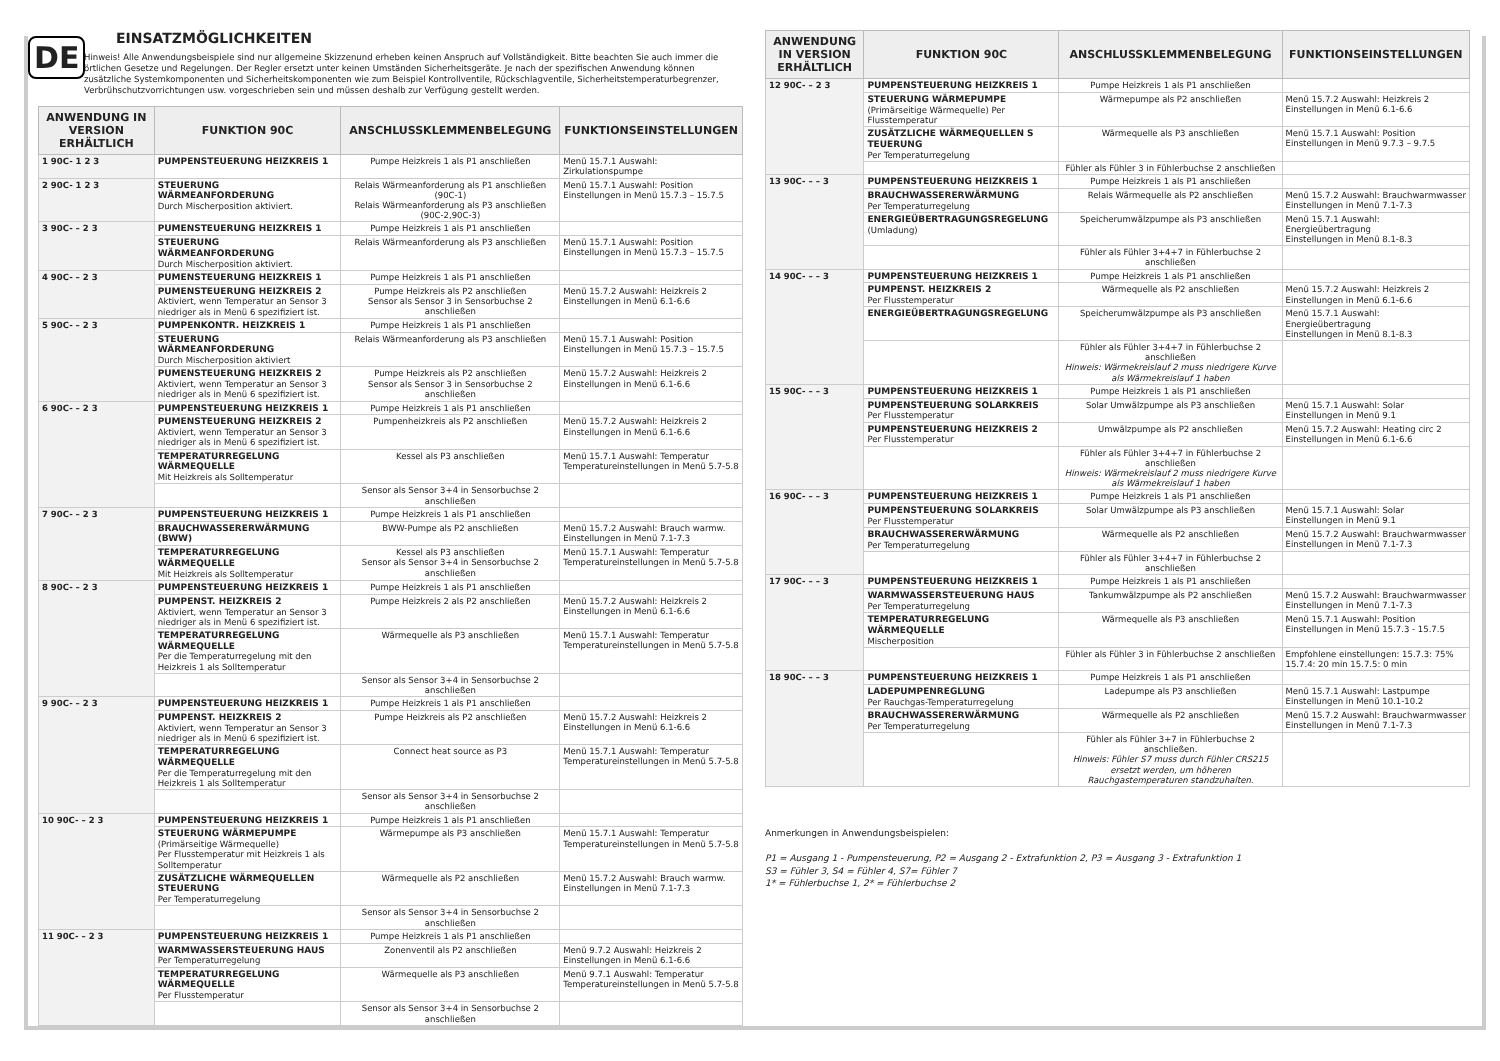DE
EINSATZMÖGLICHKEITEN
Hinweis! Alle Anwendungsbeispiele sind nur allgemeine Skizzenund erheben keinen Anspruch auf Vollständigkeit. Bitte beachten Sie auch immer die örtlichen Gesetze und Regelungen. Der Regler ersetzt unter keinen Umständen Sicherheitsgeräte. Je nach der spezifischen Anwendung können zusätzliche Systemkomponenten und Sicherheitskomponenten wie zum Beispiel Kontrollventile, Rückschlagventile, Sicherheitstemperaturbegrenzer, Verbrühschutzvorrichtungen usw. vorgeschrieben sein und müssen deshalb zur Verfügung gestellt werden.
| ANWENDUNG IN VERSION ERHÄLTLICH | FUNKTION 90C | ANSCHLUSSKLEMMENBELEGUNG | FUNKTIONSEINSTELLUNGEN |
| --- | --- | --- | --- |
| 1 90C- 1 2 3 | PUMPENSTEUERUNG HEIZKREIS 1 | Pumpe Heizkreis 1 als P1 anschließen | Menü 15.7.1 Auswahl: Zirkulationspumpe |
| 2 90C- 1 2 3 | STEUERUNG WÄRMEANFORDERUNG Durch Mischerposition aktiviert. | Relais Wärmeanforderung als P1 anschließen (90C-1) Relais Wärmeanforderung als P3 anschließen (90C-2,90C-3) | Menü 15.7.1 Auswahl: Position Einstellungen in Menü 15.7.3 – 15.7.5 |
| 3 90C- – 2 3 | PUMENSTEUERUNG HEIZKREIS 1 | Pumpe Heizkreis 1 als P1 anschließen | |
| | STEUERUNG WÄRMEANFORDERUNG Durch Mischerposition aktiviert. | Relais Wärmeanforderung als P3 anschließen | Menü 15.7.1 Auswahl: Position Einstellungen in Menü 15.7.3 – 15.7.5 |
| 4 90C- – 2 3 | PUMENSTEUERUNG HEIZKREIS 1 | Pumpe Heizkreis 1 als P1 anschließen | |
| | PUMENSTEUERUNG HEIZKREIS 2 Aktiviert, wenn Temperatur an Sensor 3 niedriger als in Menü 6 spezifiziert ist. | Pumpe Heizkreis als P2 anschließen Sensor als Sensor 3 in Sensorbuchse 2 anschließen | Menü 15.7.2 Auswahl: Heizkreis 2 Einstellungen in Menü 6.1-6.6 |
| 5 90C- – 2 3 | PUMPENKONTR. HEIZKREIS 1 | Pumpe Heizkreis 1 als P1 anschließen | |
| | STEUERUNG WÄRMEANFORDERUNG Durch Mischerposition aktiviert | Relais Wärmeanforderung als P3 anschließen | Menü 15.7.1 Auswahl: Position Einstellungen in Menü 15.7.3 – 15.7.5 |
| | PUMENSTEUERUNG HEIZKREIS 2 Aktiviert, wenn Temperatur an Sensor 3 niedriger als in Menü 6 spezifiziert ist. | Pumpe Heizkreis als P2 anschließen Sensor als Sensor 3 in Sensorbuchse 2 anschließen | Menü 15.7.2 Auswahl: Heizkreis 2 Einstellungen in Menü 6.1-6.6 |
| 6 90C- – 2 3 | PUMPENSTEUERUNG HEIZKREIS 1 | Pumpe Heizkreis 1 als P1 anschließen | |
| | PUMENSTEUERUNG HEIZKREIS 2 Aktiviert, wenn Temperatur an Sensor 3 niedriger als in Menü 6 spezifiziert ist. | Pumpenheizkreis als P2 anschließen | Menü 15.7.2 Auswahl: Heizkreis 2 Einstellungen in Menü 6.1-6.6 |
| | TEMPERATURREGELUNG WÄRMEQUELLE Mit Heizkreis als Solltemperatur | Kessel als P3 anschließen | Menü 15.7.1 Auswahl: Temperatur Temperatureinstellungen in Menü 5.7-5.8 |
| | | Sensor als Sensor 3+4 in Sensorbuchse 2 anschließen | |
| 7 90C- – 2 3 | PUMPENSTEUERUNG HEIZKREIS 1 | Pumpe Heizkreis 1 als P1 anschließen | |
| | BRAUCHWASSERERWÄRMUNG (BWW) | BWW-Pumpe als P2 anschließen | Menü 15.7.2 Auswahl: Brauch warmw. Einstellungen in Menü 7.1-7.3 |
| | TEMPERATURREGELUNG WÄRMEQUELLE Mit Heizkreis als Solltemperatur | Kessel als P3 anschließen Sensor als Sensor 3+4 in Sensorbuchse 2 anschließen | Menü 15.7.1 Auswahl: Temperatur Temperatureinstellungen in Menü 5.7-5.8 |
| 8 90C- – 2 3 | PUMPENSTEUERUNG HEIZKREIS 1 | Pumpe Heizkreis 1 als P1 anschließen | |
| | PUMPENST. HEIZKREIS 2 Aktiviert, wenn Temperatur an Sensor 3 niedriger als in Menü 6 spezifiziert ist. | Pumpe Heizkreis 2 als P2 anschließen | Menü 15.7.2 Auswahl: Heizkreis 2 Einstellungen in Menü 6.1-6.6 |
| | TEMPERATURREGELUNG WÄRMEQUELLE Per die Temperaturregelung mit den Heizkreis 1 als Solltemperatur | Wärmequelle als P3 anschließen | Menü 15.7.1 Auswahl: Temperatur Temperatureinstellungen in Menü 5.7-5.8 |
| | | Sensor als Sensor 3+4 in Sensorbuchse 2 anschließen | |
| 9 90C- – 2 3 | PUMPENSTEUERUNG HEIZKREIS 1 | Pumpe Heizkreis 1 als P1 anschließen | |
| | PUMPENST. HEIZKREIS 2 Aktiviert, wenn Temperatur an Sensor 3 niedriger als in Menü 6 spezifiziert ist. | Pumpe Heizkreis als P2 anschließen | Menü 15.7.2 Auswahl: Heizkreis 2 Einstellungen in Menü 6.1-6.6 |
| | TEMPERATURREGELUNG WÄRMEQUELLE Per die Temperaturregelung mit den Heizkreis 1 als Solltemperatur | Connect heat source as P3 | Menü 15.7.1 Auswahl: Temperatur Temperatureinstellungen in Menü 5.7-5.8 |
| | | Sensor als Sensor 3+4 in Sensorbuchse 2 anschließen | |
| 10 90C- – 2 3 | PUMPENSTEUERUNG HEIZKREIS 1 | Pumpe Heizkreis 1 als P1 anschließen | |
| | STEUERUNG WÄRMEPUMPE (Primärseitige Wärmequelle) Per Flusstemperatur mit Heizkreis 1 als Solltemperatur | Wärmepumpe als P3 anschließen | Menü 15.7.1 Auswahl: Temperatur Temperatureinstellungen in Menü 5.7-5.8 |
| | ZUSÄTZLICHE WÄRMEQUELLEN STEUERUNG Per Temperaturregelung | Wärmequelle als P2 anschließen | Menü 15.7.2 Auswahl: Brauch warmw. Einstellungen in Menü 7.1-7.3 |
| | | Sensor als Sensor 3+4 in Sensorbuchse 2 anschließen | |
| 11 90C- – 2 3 | PUMPENSTEUERUNG HEIZKREIS 1 | Pumpe Heizkreis 1 als P1 anschließen | |
| | WARMWASSERSTEUERUNG HAUS Per Temperaturregelung | Zonenventil als P2 anschließen | Menü 9.7.2 Auswahl: Heizkreis 2 Einstellungen in Menü 6.1-6.6 |
| | TEMPERATURREGELUNG WÄRMEQUELLE Per Flusstemperatur | Wärmequelle als P3 anschließen | Menü 9.7.1 Auswahl: Temperatur Temperatureinstellungen in Menü 5.7-5.8 |
| | | Sensor als Sensor 3+4 in Sensorbuchse 2 anschließen | |
| ANWENDUNG IN VERSION ERHÄLTLICH | FUNKTION 90C | ANSCHLUSSKLEMMENBELEGUNG | FUNKTIONSEINSTELLUNGEN |
| --- | --- | --- | --- |
| 12 90C- – 2 3 | PUMPENSTEUERUNG HEIZKREIS 1 | Pumpe Heizkreis 1 als P1 anschließen | |
| | STEUERUNG WÄRMEPUMPE (Primärseitige Wärmequelle) Per Flusstemperatur | Wärmepumpe als P2 anschließen | Menü 15.7.2 Auswahl: Heizkreis 2 Einstellungen in Menü 6.1-6.6 |
| | ZUSÄTZLICHE WÄRMEQUELLEN S TEUERUNG Per Temperaturregelung | Wärmequelle als P3 anschließen | Menü 15.7.1 Auswahl: Position Einstellungen in Menü 9.7.3 – 9.7.5 |
| | | Fühler als Fühler 3 in Fühlerbuchse 2 anschließen | |
| 13 90C- – – 3 | PUMPENSTEUERUNG HEIZKREIS 1 | Pumpe Heizkreis 1 als P1 anschließen | |
| | BRAUCHWASSERERWÄRMUNG Per Temperaturregelung | Relais Wärmequelle als P2 anschließen | Menü 15.7.2 Auswahl: Brauchwarmwasser Einstellungen in Menü 7.1-7.3 |
| | ENERGIEÜBERTRAGUNGSREGELUNG (Umladung) | Speicherumwälzpumpe als P3 anschließen | Menü 15.7.1 Auswahl: Energieübertragung Einstellungen in Menü 8.1-8.3 |
| | | Fühler als Fühler 3+4+7 in Fühlerbuchse 2 anschließen | |
| 14 90C- – – 3 | PUMPENSTEUERUNG HEIZKREIS 1 | Pumpe Heizkreis 1 als P1 anschließen | |
| | PUMPENST. HEIZKREIS 2 Per Flusstemperatur | Wärmequelle als P2 anschließen | Menü 15.7.2 Auswahl: Heizkreis 2 Einstellungen in Menü 6.1-6.6 |
| | ENERGIEÜBERTRAGUNGSREGELUNG | Speicherumwälzpumpe als P3 anschließen | Menü 15.7.1 Auswahl: Energieübertragung Einstellungen in Menü 8.1-8.3 |
| | | Fühler als Fühler 3+4+7 in Fühlerbuchse 2 anschließen Hinweis: Wärmekreislauf 2 muss niedrigere Kurve als Wärmekreislauf 1 haben | |
| 15 90C- – – 3 | PUMPENSTEUERUNG HEIZKREIS 1 | Pumpe Heizkreis 1 als P1 anschließen | |
| | PUMPENSTEUERUNG SOLARKREIS Per Flusstemperatur | Solar Umwälzpumpe als P3 anschließen | Menü 15.7.1 Auswahl: Solar Einstellungen in Menü 9.1 |
| | PUMPENSTEUERUNG HEIZKREIS 2 Per Flusstemperatur | Umwälzpumpe als P2 anschließen | Menü 15.7.2 Auswahl: Heating circ 2 Einstellungen in Menü 6.1-6.6 |
| | | Fühler als Fühler 3+4+7 in Fühlerbuchse 2 anschließen Hinweis: Wärmekreislauf 2 muss niedrigere Kurve als Wärmekreislauf 1 haben | |
| 16 90C- – – 3 | PUMPENSTEUERUNG HEIZKREIS 1 | Pumpe Heizkreis 1 als P1 anschließen | |
| | PUMPENSTEUERUNG SOLARKREIS Per Flusstemperatur | Solar Umwälzpumpe als P3 anschließen | Menü 15.7.1 Auswahl: Solar Einstellungen in Menü 9.1 |
| | BRAUCHWASSERERWÄRMUNG Per Temperaturregelung | Wärmequelle als P2 anschließen | Menü 15.7.2 Auswahl: Brauchwarmwasser Einstellungen in Menü 7.1-7.3 |
| | | Fühler als Fühler 3+4+7 in Fühlerbuchse 2 anschließen | |
| 17 90C- – – 3 | PUMPENSTEUERUNG HEIZKREIS 1 | Pumpe Heizkreis 1 als P1 anschließen | |
| | WARMWASSERSTEUERUNG HAUS Per Temperaturregelung | Tankumwälzpumpe als P2 anschließen | Menü 15.7.2 Auswahl: Brauchwarmwasser Einstellungen in Menü 7.1-7.3 |
| | TEMPERATURREGELUNG WÄRMEQUELLE Mischerposition | Wärmequelle als P3 anschließen | Menü 15.7.1 Auswahl: Position Einstellungen in Menü 15.7.3 - 15.7.5 |
| | | Fühler als Fühler 3 in Fühlerbuchse 2 anschließen | Empfohlene einstellungen: 15.7.3: 75% 15.7.4: 20 min 15.7.5: 0 min |
| 18 90C- – – 3 | PUMPENSTEUERUNG HEIZKREIS 1 | Pumpe Heizkreis 1 als P1 anschließen | |
| | LADEPUMPENREGLUNG Per Rauchgas-Temperaturregelung | Ladepumpe als P3 anschließen | Menü 15.7.1 Auswahl: Lastpumpe Einstellungen in Menü 10.1-10.2 |
| | BRAUCHWASSERERWÄRMUNG Per Temperaturregelung | Wärmequelle als P2 anschließen | Menü 15.7.2 Auswahl: Brauchwarmwasser Einstellungen in Menü 7.1-7.3 |
| | | Fühler als Fühler 3+7 in Fühlerbuchse 2 anschließen. Hinweis: Fühler S7 muss durch Fühler CRS215 ersetzt werden, um höheren Rauchgastemperaturen standzuhalten. | |
Anmerkungen in Anwendungsbeispielen:
P1 = Ausgang 1 - Pumpensteuerung, P2 = Ausgang 2 - Extrafunktion 2, P3 = Ausgang 3 - Extrafunktion 1
S3 = Fühler 3, S4 = Fühler 4, S7= Fühler 7
1* = Fühlerbuchse 1, 2* = Fühlerbuchse 2